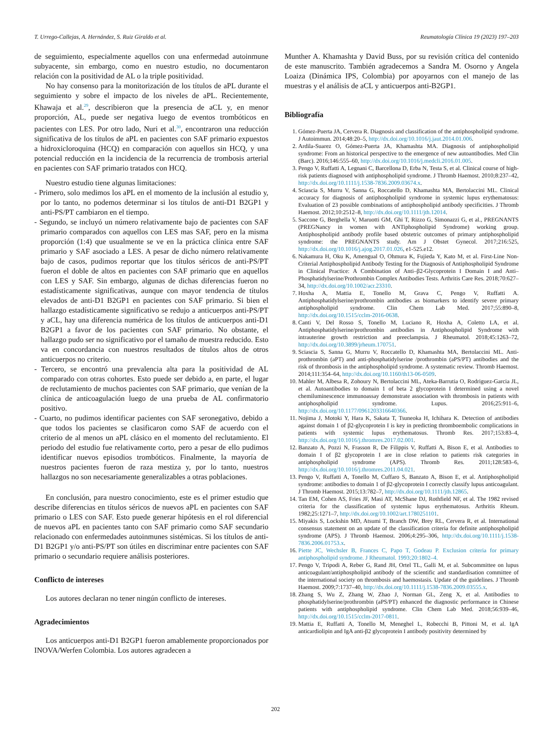T. Urrego-Callejas, A. Hernández, S. Ruiz Giraldo et al. Reumatología Clínica 19 (2023) 197–203
de seguimiento, especialmente aquellos con una enfermedad autoinmune subyacente, sin embargo, como en nuestro estudio, no documentaron relación con la positividad de AL o la triple positividad.
No hay consenso para la monitorización de los títulos de aPL durante el seguimiento y sobre el impacto de los niveles de aPL. Recientemente, Khawaja et al.<sup>29</sup>, describieron que la presencia de aCL y, en menor proporción, AL, puede ser negativa luego de eventos trombóticos en pacientes con LES. Por otro lado, Nuri et al.<sup>30</sup>, encontraron una reducción significativa de los títulos de aPL en pacientes con SAF primario expuestos a hidroxicloroquina (HCQ) en comparación con aquellos sin HCQ, y una potencial reducción en la incidencia de la recurrencia de trombosis arterial en pacientes con SAF primario tratados con HCQ.
Nuestro estudio tiene algunas limitaciones:
- Primero, solo medimos los aPL en el momento de la inclusión al estudio y, por lo tanto, no podemos determinar si los títulos de anti-D1 B2GP1 y anti-PS/PT cambiaron en el tiempo.
- Segundo, se incluyó un número relativamente bajo de pacientes con SAF primario comparados con aquellos con LES mas SAF, pero en la misma proporción (1:4) que usualmente se ve en la práctica clínica entre SAF primario y SAF asociado a LES. A pesar de dicho número relativamente bajo de casos, pudimos reportar que los títulos séricos de anti-PS/PT fueron el doble de altos en pacientes con SAF primario que en aquellos con LES y SAF. Sin embargo, algunas de dichas diferencias fueron no estadísticamente significativas, aunque con mayor tendencia de títulos elevados de anti-D1 B2GP1 en pacientes con SAF primario. Si bien el hallazgo estadísticamente significativo se redujo a anticuerpos anti-PS/PT y aCL, hay una diferencia numérica de los títulos de anticuerpos anti-D1 B2GP1 a favor de los pacientes con SAF primario. No obstante, el hallazgo pudo ser no significativo por el tamaño de muestra reducido. Esto va en concordancia con nuestros resultados de títulos altos de otros anticuerpos no criterio.
- Tercero, se encontró una prevalencia alta para la positividad de AL comparado con otras cohortes. Esto puede ser debido a, en parte, el lugar de reclutamiento de muchos pacientes con SAF primario, que venían de la clínica de anticoagulación luego de una prueba de AL confirmatorio positivo.
- Cuarto, no pudimos identificar pacientes con SAF seronegativo, debido a que todos los pacientes se clasificaron como SAF de acuerdo con el criterio de al menos un aPL clásico en el momento del reclutamiento. El periodo del estudio fue relativamente corto, pero a pesar de ello pudimos identificar nuevos episodios trombóticos. Finalmente, la mayoría de nuestros pacientes fueron de raza mestiza y, por lo tanto, nuestros hallazgos no son necesariamente generalizables a otras poblaciones.
En conclusión, para nuestro conocimiento, este es el primer estudio que describe diferencias en títulos séricos de nuevos aPL en pacientes con SAF primario o LES con SAF. Esto puede generar hipótesis en el rol diferencial de nuevos aPL en pacientes tanto con SAF primario como SAF secundario relacionado con enfermedades autoinmunes sistémicas. Si los títulos de anti-D1 B2GP1 y/o anti-PS/PT son útiles en discriminar entre pacientes con SAF primario o secundario requiere análisis posteriores.
Conflicto de intereses
Los autores declaran no tener ningún conflicto de intereses.
Agradecimientos
Los anticuerpos anti-D1 B2GP1 fueron amablemente proporcionados por INOVA/Werfen Colombia. Los autores agradecen a
Munther A. Khamashta y David Buss, por su revisión crítica del contenido de este manuscrito. También agradecemos a Sandra M. Osorno y Angela Loaiza (Dinámica IPS, Colombia) por apoyarnos con el manejo de las muestras y el análisis de aCL y anticuerpos anti-B2GP1.
Bibliografía
1. Gómez-Puerta JA, Cervera R. Diagnosis and classification of the antiphospholipid syndrome. J Autoimmun. 2014;48:20–5, http://dx.doi.org/10.1016/j.jaut.2014.01.006.
2. Ardila-Suarez O, Gómez-Puerta JA, Khamashta MA. Diagnosis of antiphospholipid syndrome: From an historical perspective to the emergence of new autoantibodies. Med Clin (Barc). 2016;146:555–60, http://dx.doi.org/10.1016/j.medcli.2016.01.005.
3. Pengo V, Ruffatti A, Legnani C, Barcellona D, Erba N, Testa S, et al. Clinical course of high-risk patients diagnosed with antiphospholipid syndrome. J Thromb Haemost. 2010;8:237–42, http://dx.doi.org/10.1111/j.1538-7836.2009.03674.x.
4. Sciascia S, Murru V, Sanna G, Roccatello D, Khamashta MA, Bertolaccini ML. Clinical accuracy for diagnosis of antiphospholipid syndrome in systemic lupus erythematosus: Evaluation of 23 possible combinations of antiphospholipid antibody specificities. J Thromb Haemost. 2012;10:2512–8, http://dx.doi.org/10.1111/jth.12014.
5. Saccone G, Berghella V, Maruotti GM, Ghi T, Rizzo G, Simonazzi G, et al., PREGNANTS (PREGNancy in women with ANTiphospholipid Syndrome) working group. Antiphospholipid antibody profile based obstetric outcomes of primary antiphospholipid syndrome: the PREGNANTS study. Am J Obstet Gynecol. 2017;216:525, http://dx.doi.org/10.1016/j.ajog.2017.01.026, e1-525.e12.
6. Nakamura H, Oku K, Amengual O, Ohmura K, Fujieda Y, Kato M, et al. First-Line Non-Criterial Antiphospholipid Antibody Testing for the Diagnosis of Antiphospholipid Syndrome in Clinical Practice: A Combination of Anti–β2-Glycoprotein I Domain I and Anti–Phosphatidylserine/Prothrombin Complex Antibodies Tests. Arthritis Care Res. 2018;70:627–34, http://dx.doi.org/10.1002/acr.23310.
7. Hoxha A, Mattia E, Tonello M, Grava C, Pengo V, Ruffatti A. Antiphosphatidylserine/prothrombin antibodies as biomarkers to identify severe primary antiphospholipid syndrome. Clin Chem Lab Med. 2017;55:890–8, http://dx.doi.org/10.1515/cclm-2016-0638.
8. Canti V, Del Rosso S, Tonello M, Luciano R, Hoxha A, Coletto LA, et al. Antiphosphatidylserine/prothrombin antibodies in Antiphospholipid Syndrome with intrauterine growth restriction and preeclampsia. J Rheumatol. 2018;45:1263–72, http://dx.doi.org/10.3899/jrheum.170751.
9. Sciascia S, Sanna G, Murru V, Roccatello D, Khamashta MA, Bertolaccini ML. Anti-prothrombin (aPT) and anti-phosphatidylserine /prothrombin (aPS/PT) antibodies and the risk of thrombosis in the antiphospholipid syndrome. A systematic review. Thromb Haemost. 2014;111:354–64, http://dx.doi.org/10.1160/th13-06-0509.
10. Mahler M, Albesa R, Zohoury N, Bertolaccini ML, Ateka-Barrutia O, Rodriguez-Garcia JL, et al. Autoantibodies to domain 1 of beta 2 glycoprotein I determined using a novel chemiluminescence immunoassay demonstrate association with thrombosis in patients with antiphospholipid syndrome. Lupus. 2016;25:911–6, http://dx.doi.org/10.1177/0961203316640366.
11. Nojima J, Motoki Y, Hara K, Sakata T, Tsuneoka H, Ichihara K. Detection of antibodies against domain 1 of β2-glycoprotein I is key in predicting thromboembolic complications in patients with systemic lupus erythematosus. Thromb Res. 2017;153:83–4, http://dx.doi.org/10.1016/j.thromres.2017.02.001.
12. Banzato A, Pozzi N, Frasson R, De Filippis V, Ruffatti A, Bison E, et al. Antibodies to domain I of β2 glycoprotein I are in close relation to patients risk categories in antiphospholipid syndrome (APS). Thromb Res. 2011;128:583–6, http://dx.doi.org/10.1016/j.thromres.2011.04.021.
13. Pengo V, Ruffatti A, Tonello M, Cuffaro S, Banzato A, Bison E, et al. Antiphospholipid syndrome: antibodies to domain 1 of β2-glycoprotein I correctly classify lupus anticoagulant. J Thromb Haemost. 2015;13:782–7, http://dx.doi.org/10.1111/jth.12865.
14. Tan EM, Cohen AS, Fries JF, Masi AT, McShane DJ, Rothfield NF, et al. The 1982 revised criteria for the classification of systemic lupus erythematosus. Arthritis Rheum. 1982;25:1271–7, http://dx.doi.org/10.1002/art.1780251101.
15. Miyakis S, Lockshin MD, Atsumi T, Branch DW, Brey RL, Cervera R, et al. International consensus statement on an update of the classification criteria for definite antiphospholipid syndrome (APS). J Thromb Haemost. 2006;4:295–306, http://dx.doi.org/10.1111/j.1538-7836.2006.01753.x.
16. Piette JC, Wechsler B, Frances C, Papo T, Godeau P. Exclusion criteria for primary antiphospholipid syndrome. J Rheumatol. 1993;20:1802–4.
17. Pengo V, Tripodi A, Reber G, Rand JH, Ortel TL, Galli M, et al. Subcommittee on lupus anticoagulant/antiphospholipid antibody of the scientific and standardisation committee of the international society on thrombosis and haemostasis. Update of the guidelines. J Thromb Haemost. 2009;7:1737–40, http://dx.doi.org/10.1111/j.1538-7836.2009.03555.x.
18. Zhang S, Wu Z, Zhang W, Zhao J, Norman GL, Zeng X, et al. Antibodies to phosphatidylserine/prothrombin (aPS/PT) enhanced the diagnostic performance in Chinese patients with antiphospholipid syndrome. Clin Chem Lab Med. 2018;56:939–46, http://dx.doi.org/10.1515/cclm-2017-0811.
19. Mattia E, Ruffatti A, Tonello M, Meneghel L, Robecchi B, Pittoni M, et al. IgA anticardiolipin and IgA anti-β2 glycoprotein I antibody positivity determined by
202